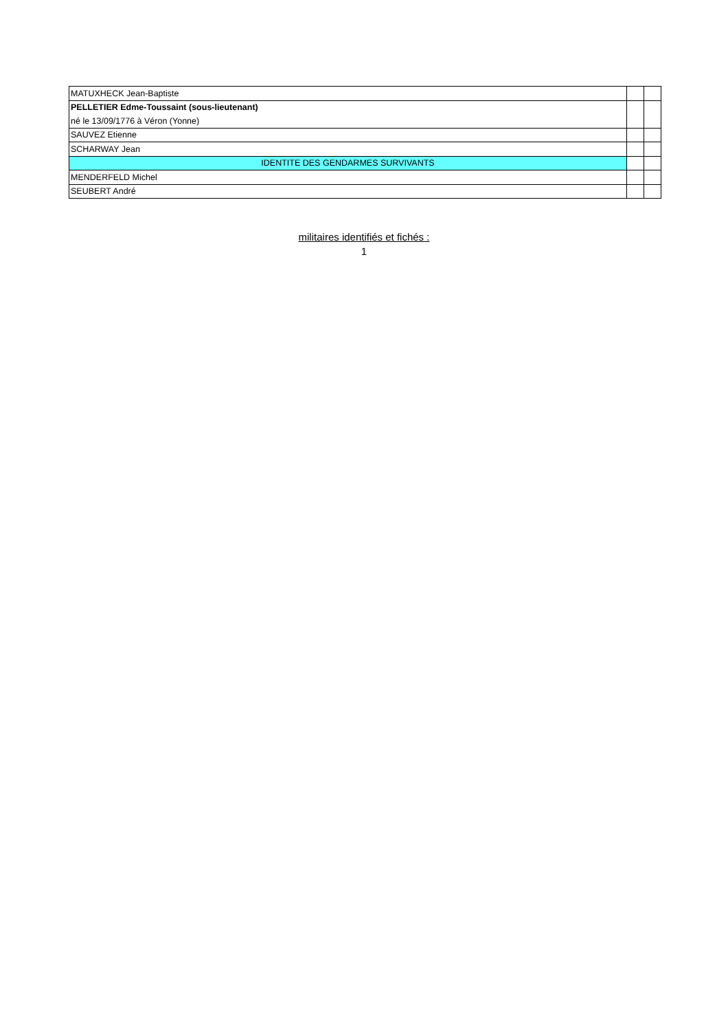| MATUXHECK Jean-Baptiste | | |
| PELLETIER Edme-Toussaint (sous-lieutenant) | | |
| né le 13/09/1776 à Véron (Yonne) | | |
| SAUVEZ Etienne | | |
| SCHARWAY Jean | | |
| IDENTITE DES GENDARMES SURVIVANTS | | |
| MENDERFELD Michel | | |
| SEUBERT André | | |
militaires identifiés et fichés :
1